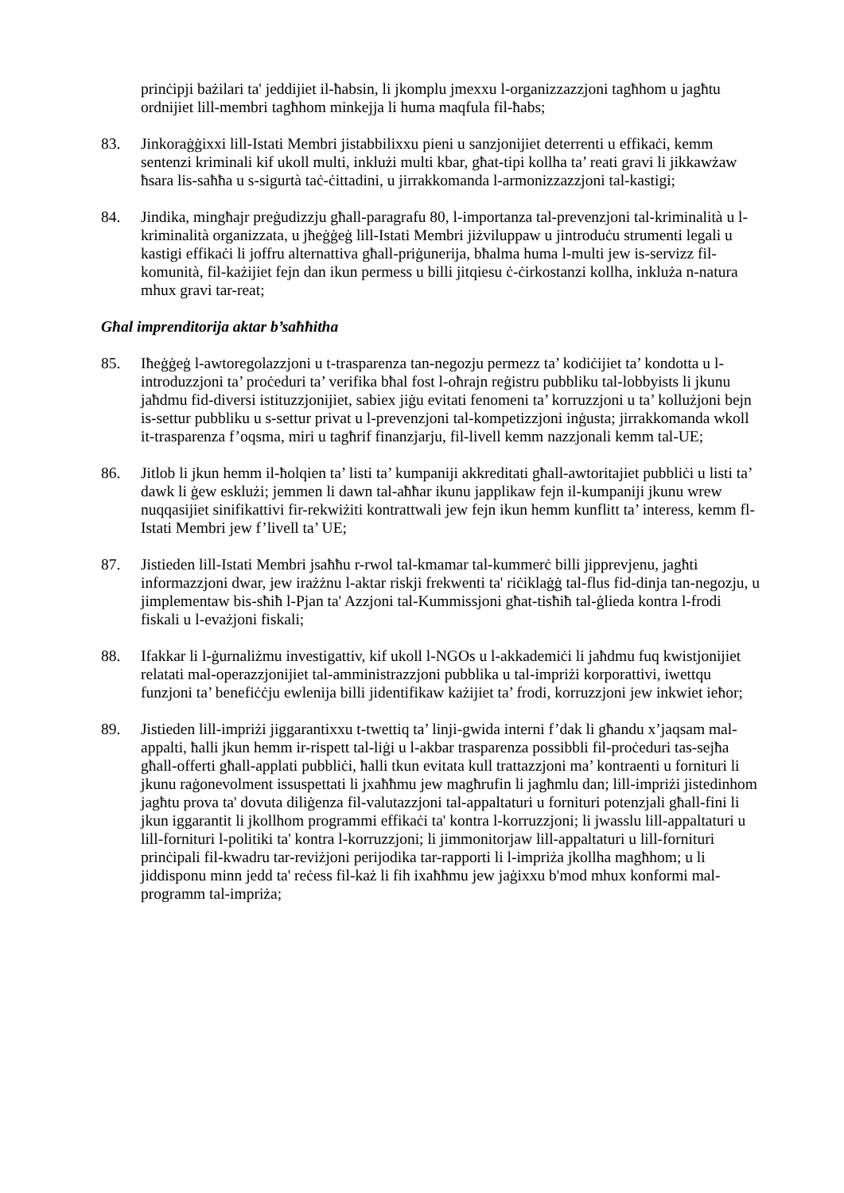prinċipji bażilari ta' jeddijiet il-ħabsin, li jkomplu jmexxu l-organizzazzjoni tagħhom u jagħtu ordnijiet lill-membri tagħhom minkejja li huma maqfula fil-ħabs;
83. Jinkoraġġixxi lill-Istati Membri jistabbilixxu pieni u sanzjonijiet deterrenti u effikaċi, kemm sentenzi kriminali kif ukoll multi, inklużi multi kbar, għat-tipi kollha ta’ reati gravi li jikkawżaw ħsara lis-saħħa u s-sigurtà taċ-ċittadini, u jirrakkomanda l-armonizzazzjoni tal-kastigi;
84. Jindika, mingħajr preġudizzju għall-paragrafu 80, l-importanza tal-prevenzjoni tal-kriminalità u l-kriminalità organizzata, u jħeġġeġ lill-Istati Membri jiżviluppaw u jintroduċu strumenti legali u kastigi effikaċi li joffru alternattiva għall-priġunerija, bħalma huma l-multi jew is-servizz fil-komunità, fil-każijiet fejn dan ikun permess u billi jitqiesu ċ-ċirkostanzi kollha, inkluża n-natura mhux gravi tar-reat;
Għal imprenditorija aktar b’saħħitha
85. Iħeġġeġ l-awtoregolazzjoni u t-trasparenza tan-negozju permezz ta’ kodiċijiet ta’ kondotta u l-introduzzjoni ta’ proċeduri ta’ verifika bħal fost l-oħrajn reġistru pubbliku tal-lobbyists li jkunu jaħdmu fid-diversi istituzzjonijiet, sabiex jiġu evitati fenomeni ta’ korruzzjoni u ta’ kollużjoni bejn is-settur pubbliku u s-settur privat u l-prevenzjoni tal-kompetizzjoni inġusta; jirrakkomanda wkoll it-trasparenza f’oqsma, miri u tagħrif finanzjarju, fil-livell kemm nazzjonali kemm tal-UE;
86. Jitlob li jkun hemm il-ħolqien ta’ listi ta’ kumpaniji akkreditati għall-awtoritajiet pubbliċi u listi ta’ dawk li ġew esklużi; jemmen li dawn tal-aħħar ikunu japplikaw fejn il-kumpaniji jkunu wrew nuqqasijiet sinifikattivi fir-rekwiżiti kontrattwali jew fejn ikun hemm kunflitt ta’ interess, kemm fl-Istati Membri jew f’livell ta’ UE;
87. Jistieden lill-Istati Membri jsaħħu r-rwol tal-kmamar tal-kummerċ billi jipprevjenu, jagħti informazzjoni dwar, jew irażżnu l-aktar riskji frekwenti ta' riċiklaġġ tal-flus fid-dinja tan-negozju, u jimplementaw bis-sħiħ l-Pjan ta' Azzjoni tal-Kummissjoni għat-tisħiħ tal-ġlieda kontra l-frodi fiskali u l-evażjoni fiskali;
88. Ifakkar li l-ġurnaliżmu investigattiv, kif ukoll l-NGOs u l-akkademiċi li jaħdmu fuq kwistjonijiet relatati mal-operazzjonijiet tal-amministrazzjoni pubblika u tal-impriżi korporattivi, iwettqu funzjoni ta’ benefiċċju ewlenija billi jidentifikaw każijiet ta’ frodi, korruzzjoni jew inkwiet ieħor;
89. Jistieden lill-impriżi jiggarantixxu t-twettiq ta’ linji-gwida interni f’dak li għandu x’jaqsam mal-appalti, ħalli jkun hemm ir-rispett tal-liġi u l-akbar trasparenza possibbli fil-proċeduri tas-sejħa għall-offerti għall-applati pubbliċi, ħalli tkun evitata kull trattazzjoni ma’ kontraenti u fornituri li jkunu raġonevolment issuspettati li jxaħħmu jew magħrufin li jagħmlu dan; lill-impriżi jistedinhom jagħtu prova ta' dovuta diliġenza fil-valutazzjoni tal-appaltaturi u fornituri potenzjali għall-fini li jkun iggarantit li jkollhom programmi effikaċi ta' kontra l-korruzzjoni; li jwasslu lill-appaltaturi u lill-fornituri l-politiki ta' kontra l-korruzzjoni; li jimmonitorjaw lill-appaltaturi u lill-fornituri prinċipali fil-kwadru tar-reviżjoni perijodika tar-rapporti li l-impriża jkollha magħhom; u li jiddisponu minn jedd ta' reċess fil-każ li fih ixaħħmu jew jaġixxu b'mod mhux konformi mal-programm tal-impriża;